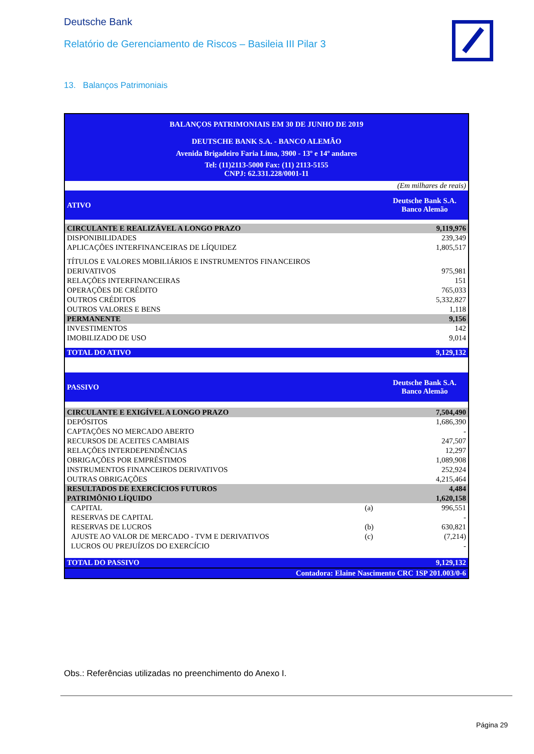Deutsche Bank
Relatório de Gerenciamento de Riscos – Basileia III Pilar 3
13. Balanços Patrimoniais
| BALANÇOS PATRIMONIAIS EM 30 DE JUNHO DE 2019 DEUTSCHE BANK S.A. - BANCO ALEMÃO Avenida Brigadeiro Faria Lima, 3900 - 13º e 14º andares Tel: (11)2113-5000 Fax: (11) 2113-5155 CNPJ: 62.331.228/0001-11 | | |
| (Em milhares de reais) | | |
| ATIVO | | Deutsche Bank S.A. Banco Alemão |
| CIRCULANTE E REALIZÁVEL A LONGO PRAZO | | 9,119,976 |
| DISPONIBILIDADES | | 239,349 |
| APLICAÇÕES INTERFINANCEIRAS DE LÍQUIDEZ | | 1,805,517 |
| TÍTULOS E VALORES MOBILIÁRIOS E INSTRUMENTOS FINANCEIROS | | |
| DERIVATIVOS | | 975,981 |
| RELAÇÕES INTERFINANCEIRAS | | 151 |
| OPERAÇÕES DE CRÉDITO | | 765,033 |
| OUTROS CRÉDITOS | | 5,332,827 |
| OUTROS VALORES E BENS | | 1,118 |
| PERMANENTE | | 9,156 |
| INVESTIMENTOS | | 142 |
| IMOBILIZADO DE USO | | 9,014 |
| TOTAL DO ATIVO | | 9,129,132 |
| PASSIVO | | Deutsche Bank S.A. Banco Alemão |
| CIRCULANTE E EXIGÍVEL A LONGO PRAZO | | 7,504,490 |
| DEPÓSITOS | | 1,686,390 |
| CAPTAÇÕES NO MERCADO ABERTO | | - |
| RECURSOS DE ACEITES CAMBIAIS | | 247,507 |
| RELAÇÕES INTERDEPENDÊNCIAS | | 12,297 |
| OBRIGAÇÕES POR EMPRÉSTIMOS | | 1,089,908 |
| INSTRUMENTOS FINANCEIROS DERIVATIVOS | | 252,924 |
| OUTRAS OBRIGAÇÕES | | 4,215,464 |
| RESULTADOS DE EXERCÍCIOS FUTUROS | | 4,484 |
| PATRIMÔNIO LÍQUIDO | | 1,620,158 |
| CAPITAL | (a) | 996,551 |
| RESERVAS DE CAPITAL | | - |
| RESERVAS DE LUCROS | (b) | 630,821 |
| AJUSTE AO VALOR DE MERCADO - TVM E DERIVATIVOS | (c) | (7,214) |
| LUCROS OU PREJUÍZOS DO EXERCÍCIO | | - |
| TOTAL DO PASSIVO | | 9,129,132 |
| Contadora: Elaine Nascimento CRC 1SP 201.003/0-6 | | |
Obs.: Referências utilizadas no preenchimento do Anexo I.
Página 29